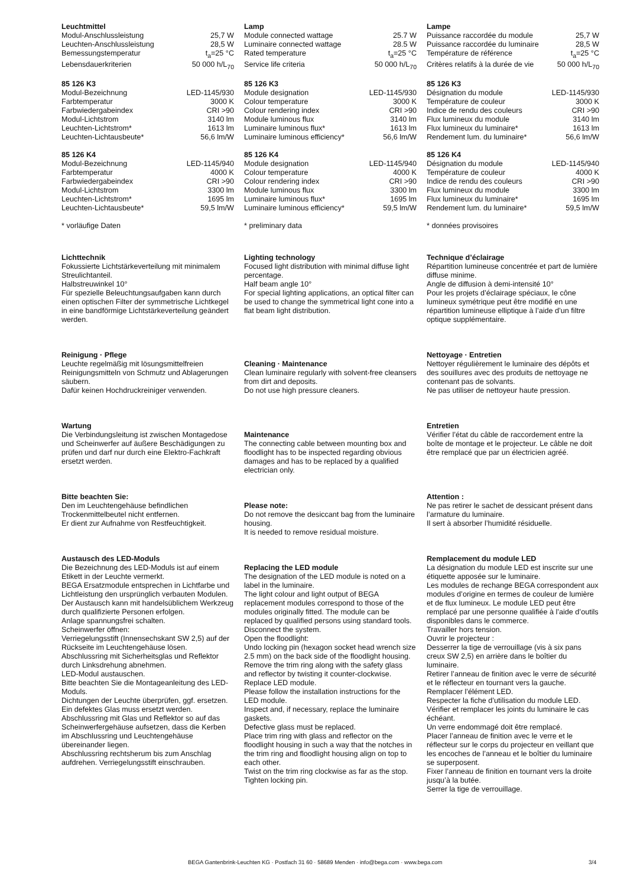Leuchtmittel
| Modul-Anschlussleistung | 25,7 W |
| Leuchten-Anschlussleistung | 28,5 W |
| Bemessungstemperatur | t<sub>a</sub>=25 °C |
| Lebensdauerkriterien | 50 000 h/L<sub>70</sub> |
85 126 K3
| Modul-Bezeichnung | LED-1145/930 |
| Farbtemperatur | 3000 K |
| Farbwiedergabeindex | CRI >90 |
| Modul-Lichtstrom | 3140 lm |
| Leuchten-Lichtstrom* | 1613 lm |
| Leuchten-Lichtausbeute* | 56,6 lm/W |
85 126 K4
| Modul-Bezeichnung | LED-1145/940 |
| Farbtemperatur | 4000 K |
| Farbwiedergabeindex | CRI >90 |
| Modul-Lichtstrom | 3300 lm |
| Leuchten-Lichtstrom* | 1695 lm |
| Leuchten-Lichtausbeute* | 59,5 lm/W |
* vorläufige Daten
Lichttechnik
Fokussierte Lichtstärkeverteilung mit minimalem Streulichtanteil.
Halbstreuwinkel 10°
Für spezielle Beleuchtungsaufgaben kann durch einen optischen Filter der symmetrische Lichtkegel in eine bandförmige Lichtstärkeverteilung geändert werden.
Reinigung · Pflege
Leuchte regelmäßig mit lösungsmittelfreien Reinigungsmitteln von Schmutz und Ablagerungen säubern.
Dafür keinen Hochdruckreiniger verwenden.
Wartung
Die Verbindungsleitung ist zwischen Montagedose und Scheinwerfer auf äußere Beschädigungen zu prüfen und darf nur durch eine Elektro-Fachkraft ersetzt werden.
Bitte beachten Sie:
Den im Leuchtengehäuse befindlichen Trockenmittelbeutel nicht entfernen.
Er dient zur Aufnahme von Restfeuchtigkeit.
Austausch des LED-Moduls
Die Bezeichnung des LED-Moduls ist auf einem Etikett in der Leuchte vermerkt.
BEGA Ersatzmodule entsprechen in Lichtfarbe und Lichtleistung den ursprünglich verbauten Modulen. Der Austausch kann mit handelsüblichem Werkzeug durch qualifizierte Personen erfolgen.
Anlage spannungsfrei schalten.
Scheinwerfer öffnen:
Verriegelungsstift (Innensechskant SW 2,5) auf der Rückseite im Leuchtengehäuse lösen.
Abschlussring mit Sicherheitsglas und Reflektor durch Linksdrehung abnehmen.
LED-Modul austauschen.
Bitte beachten Sie die Montageanleitung des LED-Moduls.
Dichtungen der Leuchte überprüfen, ggf. ersetzen.
Ein defektes Glas muss ersetzt werden.
Abschlussring mit Glas und Reflektor so auf das Scheinwerfergehäuse aufsetzen, dass die Kerben im Abschlussring und Leuchtengehäuse übereinander liegen.
Abschlussring rechtsherum bis zum Anschlag aufdrehen. Verriegelungsstift einschrauben.
Lamp
| Module connected wattage | 25.7 W |
| Luminaire connected wattage | 28.5 W |
| Rated temperature | t<sub>a</sub>=25 °C |
| Service life criteria | 50 000 h/L<sub>70</sub> |
85 126 K3
| Module designation | LED-1145/930 |
| Colour temperature | 3000 K |
| Colour rendering index | CRI >90 |
| Module luminous flux | 3140 lm |
| Luminaire luminous flux* | 1613 lm |
| Luminaire luminous efficiency* | 56,6 lm/W |
85 126 K4
| Module designation | LED-1145/940 |
| Colour temperature | 4000 K |
| Colour rendering index | CRI >90 |
| Module luminous flux | 3300 lm |
| Luminaire luminous flux* | 1695 lm |
| Luminaire luminous efficiency* | 59,5 lm/W |
* preliminary data
Lighting technology
Focused light distribution with minimal diffuse light percentage.
Half beam angle 10°
For special lighting applications, an optical filter can be used to change the symmetrical light cone into a flat beam light distribution.
Cleaning · Maintenance
Clean luminaire regularly with solvent-free cleansers from dirt and deposits.
Do not use high pressure cleaners.
Maintenance
The connecting cable between mounting box and floodlight has to be inspected regarding obvious damages and has to be replaced by a qualified electrician only.
Please note:
Do not remove the desiccant bag from the luminaire housing.
It is needed to remove residual moisture.
Replacing the LED module
The designation of the LED module is noted on a label in the luminaire.
The light colour and light output of BEGA replacement modules correspond to those of the modules originally fitted. The module can be replaced by qualified persons using standard tools.
Disconnect the system.
Open the floodlight:
Undo locking pin (hexagon socket head wrench size 2.5 mm) on the back side of the floodlight housing.
Remove the trim ring along with the safety glass and reflector by twisting it counter-clockwise.
Replace LED module.
Please follow the installation instructions for the LED module.
Inspect and, if necessary, replace the luminaire gaskets.
Defective glass must be replaced.
Place trim ring with glass and reflector on the floodlight housing in such a way that the notches in the trim ring and floodlight housing align on top to each other.
Twist on the trim ring clockwise as far as the stop. Tighten locking pin.
Lampe
| Puissance raccordée du module | 25,7 W |
| Puissance raccordée du luminaire | 28,5 W |
| Température de référence | t<sub>a</sub>=25 °C |
| Critères relatifs à la durée de vie | 50 000 h/L<sub>70</sub> |
85 126 K3
| Désignation du module | LED-1145/930 |
| Température de couleur | 3000 K |
| Indice de rendu des couleurs | CRI >90 |
| Flux lumineux du module | 3140 lm |
| Flux lumineux du luminaire* | 1613 lm |
| Rendement lum. du luminaire* | 56,6 lm/W |
85 126 K4
| Désignation du module | LED-1145/940 |
| Température de couleur | 4000 K |
| Indice de rendu des couleurs | CRI >90 |
| Flux lumineux du module | 3300 lm |
| Flux lumineux du luminaire* | 1695 lm |
| Rendement lum. du luminaire* | 59,5 lm/W |
* données provisoires
Technique d’éclairage
Répartition lumineuse concentrée et part de lumière diffuse minime.
Angle de diffusion à demi-intensité 10°
Pour les projets d’éclairage spéciaux, le cône lumineux symétrique peut être modifié en une répartition lumineuse elliptique à l’aide d’un filtre optique supplémentaire.
Nettoyage · Entretien
Nettoyer régulièrement le luminaire des dépôts et des souillures avec des produits de nettoyage ne contenant pas de solvants.
Ne pas utiliser de nettoyeur haute pression.
Entretien
Vérifier l’état du câble de raccordement entre la boîte de montage et le projecteur. Le câble ne doit être remplacé que par un électricien agréé.
Attention :
Ne pas retirer le sachet de dessicant présent dans l’armature du luminaire.
Il sert à absorber l’humidité résiduelle.
Remplacement du module LED
La désignation du module LED est inscrite sur une étiquette apposée sur le luminaire.
Les modules de rechange BEGA correspondent aux modules d’origine en termes de couleur de lumière et de flux lumineux. Le module LED peut être remplacé par une personne qualifiée à l’aide d’outils disponibles dans le commerce.
Travailler hors tension.
Ouvrir le projecteur :
Desserrer la tige de verrouillage (vis à six pans creux SW 2,5) en arrière dans le boîtier du luminaire.
Retirer l’anneau de finition avec le verre de sécurité et le réflecteur en tournant vers la gauche.
Remplacer l’élément LED.
Respecter la fiche d’utilisation du module LED.
Vérifier et remplacer les joints du luminaire le cas échéant.
Un verre endommagé doit être remplacé.
Placer l’anneau de finition avec le verre et le réflecteur sur le corps du projecteur en veillant que les encoches de l’anneau et le boîtier du luminaire se superposent.
Fixer l’anneau de finition en tournant vers la droite jusqu’à la butée.
Serrer la tige de verrouillage.
BEGA Gantenbrink-Leuchten KG · Postfach 31 60 · 58689 Menden · info@bega.com · www.bega.com 3/4